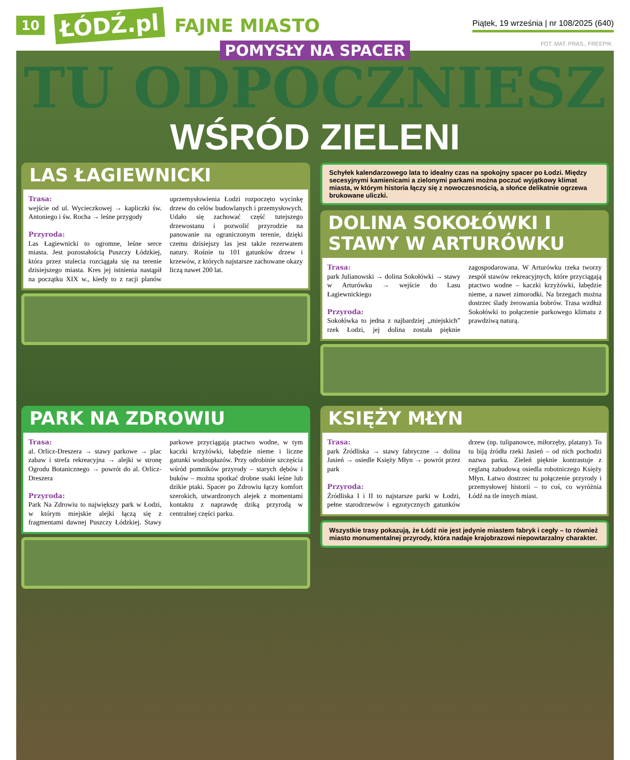10 ŁÓDŹ.pl FAJNE MIASTO Piątek, 19 września | nr 108/2025 (640)
FOT. MAT. PRAS., FREEPIK
POMYSŁY NA SPACER
TU ODPOCZNIESZ
WŚRÓD ZIELENI
LAS ŁAGIEWNICKI
Trasa:
wejście od ul. Wycieczkowej → kapliczki św. Antoniego i św. Rocha → leśne przygody
Przyroda:
Las Łagiewnicki to ogromne, leśne serce miasta. Jest pozostałością Puszczy Łódzkiej, która przez stulecia rozciągała się na terenie dzisiejszego miasta. Kres jej istnienia nastąpił na początku XIX w., kiedy to z racji planów uprzemysłowienia Łodzi rozpoczęto wycinkę drzew do celów budowlanych i przemysłowych. Udało się zachować część tutejszego drzewostanu i pozwolić przyrodzie na panowanie na ograniczonym terenie, dzięki czemu dzisiejszy las jest także rezerwatem natury. Rośnie tu 101 gatunków drzew i krzewów, z których najstarsze zachowane okazy liczą nawet 200 lat.
Schyłek kalendarzowego lata to idealny czas na spokojny spacer po Łodzi. Między secesyjnymi kamienicami a zielonymi parkami można poczuć wyjątkowy klimat miasta, w którym historia łączy się z nowoczesnością, a słońce delikatnie ogrzewa brukowane uliczki.
DOLINA SOKOŁÓWKI I STAWY W ARTURÓWKU
Trasa:
park Julianowski → dolina Sokołówki → stawy w Arturówku → wejście do Lasu Łagiewnickiego
Przyroda:
Sokołówka to jedna z najbardziej „miejskich” rzek Łodzi, jej dolina została pięknie zagospodarowana. W Arturówku rzeka tworzy zespół stawów rekreacyjnych, które przyciągają ptactwo wodne – kaczki krzyżówki, łabędzie nieme, a nawet zimorodki. Na brzegach można dostrzec ślady żerowania bobrów. Trasa wzdłuż Sokołówki to połączenie parkowego klimatu z prawdziwą naturą.
PARK NA ZDROWIU
Trasa:
al. Orlicz-Dreszera → stawy parkowe → plac zabaw i strefa rekreacyjna → alejki w stronę Ogrodu Botanicznego → powrót do al. Orlicz-Dreszera
Przyroda:
Park Na Zdrowiu to największy park w Łodzi, w którym miejskie alejki łączą się z fragmentami dawnej Puszczy Łódzkiej. Stawy parkowe przyciągają ptactwo wodne, w tym kaczki krzyżówki, łabędzie nieme i liczne gatunki wodnopłazów. Przy odrobinie szczęścia wśród pomników przyrody – starych dębów i buków – można spotkać drobne ssaki leśne lub dzikie ptaki. Spacer po Zdrowiu łączy komfort szerokich, utwardzonych alejek z momentami kontaktu z naprawdę dziką przyrodą w centralnej części parku.
KSIĘŻY MŁYN
Trasa:
park Źródliska → stawy fabryczne → dolina Jasień → osiedle Księży Młyn → powrót przez park
Przyroda:
Źródliska I i II to najstarsze parki w Łodzi, pełne starodrzewów i egzotycznych gatunków drzew (np. tulipanowce, miłorzęby, platany). To tu biją źródła rzeki Jasień – od nich pochodzi nazwa parku. Zieleń pięknie kontrastuje z ceglaną zabudową osiedla robotniczego Księży Młyn. Łatwo dostrzec tu połączenie przyrody i przemysłowej historii – to coś, co wyróżnia Łódź na tle innych miast.
Wszystkie trasy pokazują, że Łódź nie jest jedynie miastem fabryk i cegły – to również miasto monumentalnej przyrody, która nadaje krajobrazowi niepowtarzalny charakter.